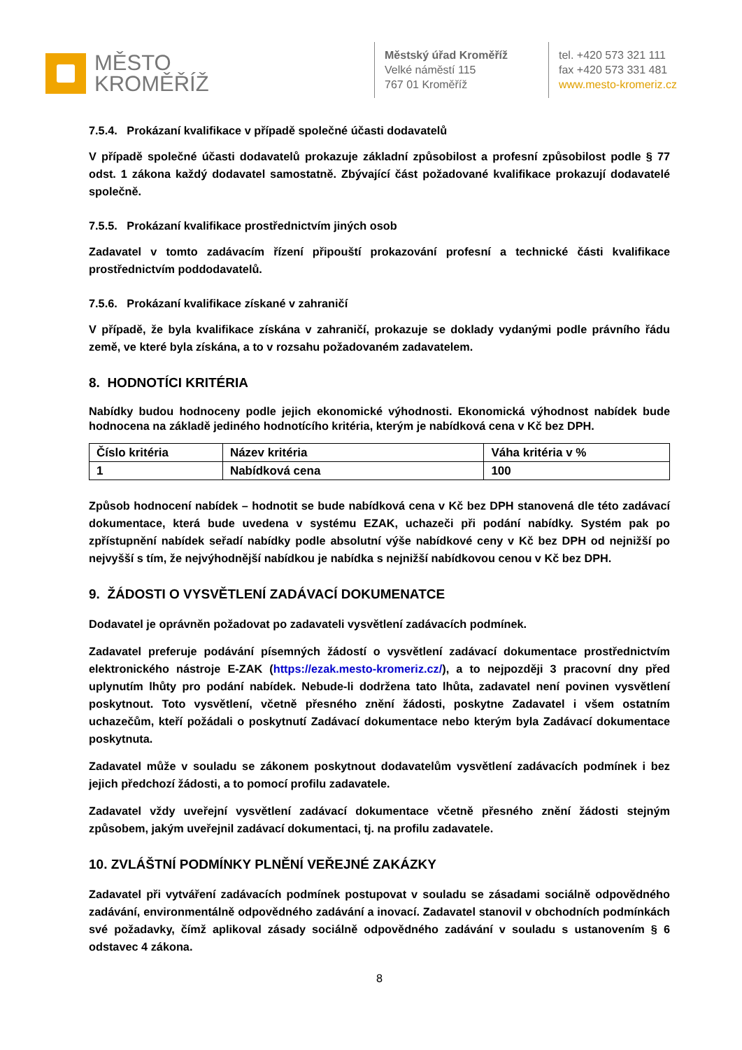MĚSTO
KROMĚŘÍŽ
Městský úřad Kroměříž
Velké náměstí 115
767 01 Kroměříž
tel. +420 573 321 111
fax +420 573 331 481
www.mesto-kromeriz.cz
7.5.4. Prokázaní kvalifikace v případě společné účasti dodavatelů
V případě společné účasti dodavatelů prokazuje základní způsobilost a profesní způsobilost podle § 77 odst. 1 zákona každý dodavatel samostatně. Zbývající část požadované kvalifikace prokazují dodavatelé společně.
7.5.5. Prokázaní kvalifikace prostřednictvím jiných osob
Zadavatel v tomto zadávacím řízení připouští prokazování profesní a technické části kvalifikace prostřednictvím poddodavatelů.
7.5.6. Prokázaní kvalifikace získané v zahraničí
V případě, že byla kvalifikace získána v zahraničí, prokazuje se doklady vydanými podle právního řádu země, ve které byla získána, a to v rozsahu požadovaném zadavatelem.
8. HODNOTÍCI KRITÉRIA
Nabídky budou hodnoceny podle jejich ekonomické výhodnosti. Ekonomická výhodnost nabídek bude hodnocena na základě jediného hodnotícího kritéria, kterým je nabídková cena v Kč bez DPH.
| Číslo kritéria | Název kritéria | Váha kritéria v % |
| --- | --- | --- |
| 1 | Nabídková cena | 100 |
Způsob hodnocení nabídek – hodnotit se bude nabídková cena v Kč bez DPH stanovená dle této zadávací dokumentace, která bude uvedena v systému EZAK, uchazeči při podání nabídky. Systém pak po zpřístupnění nabídek seřadí nabídky podle absolutní výše nabídkové ceny v Kč bez DPH od nejnižší po nejvyšší s tím, že nejvýhodnější nabídkou je nabídka s nejnižší nabídkovou cenou v Kč bez DPH.
9. ŽÁDOSTI O VYSVĚTLENÍ ZADÁVACÍ DOKUMENATCE
Dodavatel je oprávněn požadovat po zadavateli vysvětlení zadávacích podmínek.
Zadavatel preferuje podávání písemných žádostí o vysvětlení zadávací dokumentace prostřednictvím elektronického nástroje E-ZAK (https://ezak.mesto-kromeriz.cz/), a to nejpozději 3 pracovní dny před uplynutím lhůty pro podání nabídek. Nebude-li dodržena tato lhůta, zadavatel není povinen vysvětlení poskytnout. Toto vysvětlení, včetně přesného znění žádosti, poskytne Zadavatel i všem ostatním uchazečům, kteří požádali o poskytnutí Zadávací dokumentace nebo kterým byla Zadávací dokumentace poskytnuta.
Zadavatel může v souladu se zákonem poskytnout dodavatelům vysvětlení zadávacích podmínek i bez jejich předchozí žádosti, a to pomocí profilu zadavatele.
Zadavatel vždy uveřejní vysvětlení zadávací dokumentace včetně přesného znění žádosti stejným způsobem, jakým uveřejnil zadávací dokumentaci, tj. na profilu zadavatele.
10. ZVLÁŠTNÍ PODMÍNKY PLNĚNÍ VEŘEJNÉ ZAKÁZKY
Zadavatel při vytváření zadávacích podmínek postupovat v souladu se zásadami sociálně odpovědného zadávání, environmentálně odpovědného zadávání a inovací. Zadavatel stanovil v obchodních podmínkách své požadavky, čímž aplikoval zásady sociálně odpovědného zadávání v souladu s ustanovením § 6 odstavec 4 zákona.
8